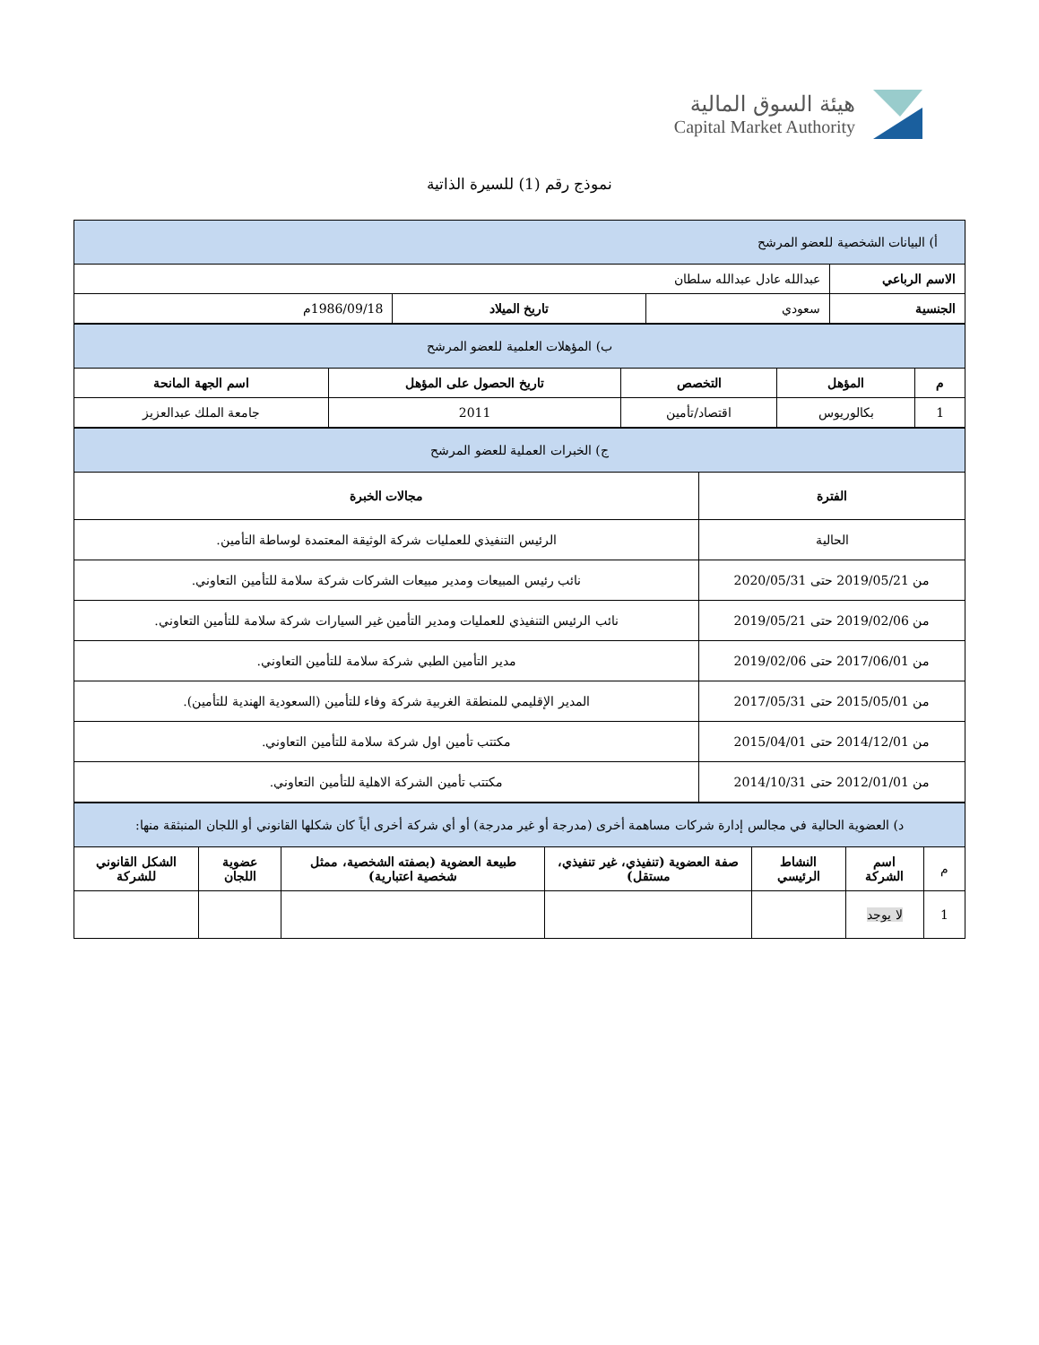هيئة السوق المالية
Capital Market Authority
نموذج رقم (1) للسيرة الذاتية
| أ) البيانات الشخصية للعضو المرشح | | | |
| الاسم الرباعي | عبدالله عادل عبدالله سلطان | | |
| الجنسية | سعودي | تاريخ الميلاد | 1986/09/18م |
| ب) المؤهلات العلمية للعضو المرشح | | | | |
| م | المؤهل | التخصص | تاريخ الحصول على المؤهل | اسم الجهة المانحة |
| 1 | بكالوريوس | اقتصاد/تأمين | 2011 | جامعة الملك عبدالعزيز |
| ج) الخبرات العملية للعضو المرشح | |
| الفترة | مجالات الخبرة |
| الحالية | الرئيس التنفيذي للعمليات شركة الوثيقة المعتمدة لوساطة التأمين. |
| من 2019/05/21 حتى 2020/05/31 | نائب رئيس المبيعات ومدير مبيعات الشركات شركة سلامة للتأمين التعاوني. |
| من 2019/02/06 حتى 2019/05/21 | نائب الرئيس التنفيذي للعمليات ومدير التأمين غير السيارات شركة سلامة للتأمين التعاوني. |
| من 2017/06/01 حتى 2019/02/06 | مدير التأمين الطبي شركة سلامة للتأمين التعاوني. |
| من 2015/05/01 حتى 2017/05/31 | المدير الإقليمي للمنطقة الغربية شركة وفاء للتأمين (السعودية الهندية للتأمين). |
| من 2014/12/01 حتى 2015/04/01 | مكتتب تأمين اول شركة سلامة للتأمين التعاوني. |
| من 2012/01/01 حتى 2014/10/31 | مكتتب تأمين الشركة الاهلية للتأمين التعاوني. |
| د) العضوية الحالية في مجالس إدارة شركات مساهمة أخرى (مدرجة أو غير مدرجة) أو أي شركة أخرى أياً كان شكلها القانوني أو اللجان المنبثقة منها: | | | | | | |
| م | اسم الشركة | النشاط الرئيسي | صفة العضوية (تنفيذي، غير تنفيذي، مستقل) | طبيعة العضوية (بصفته الشخصية، ممثل شخصية اعتبارية) | عضوية اللجان | الشكل القانوني للشركة |
| 1 | لا يوجد | | | | | |